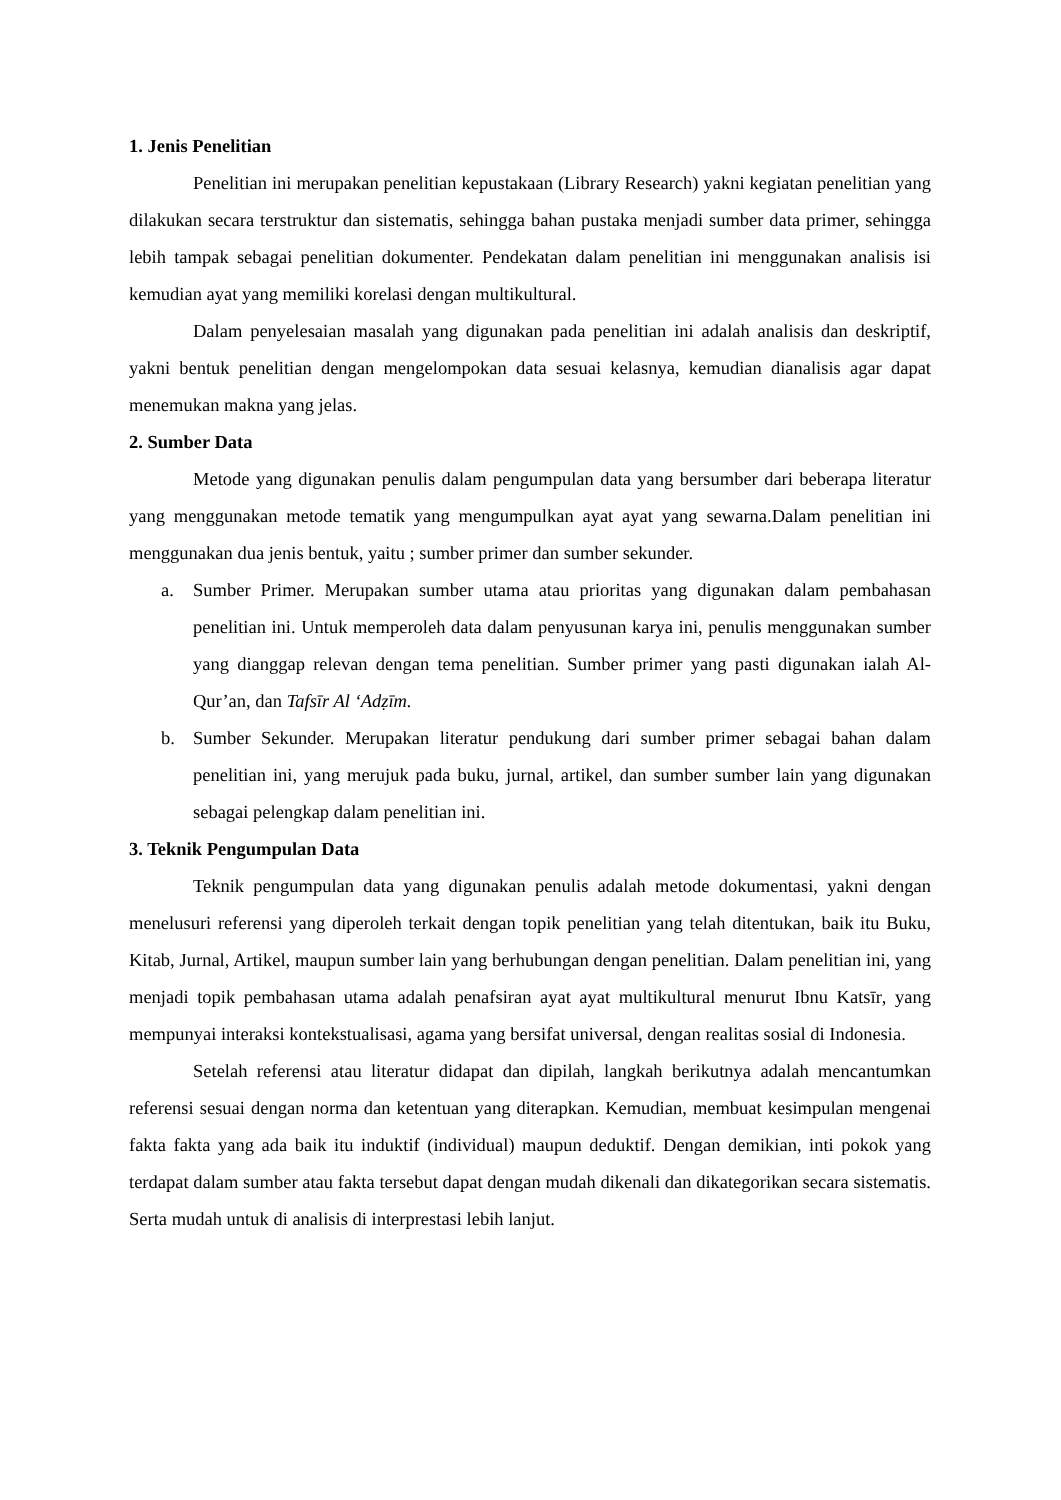1. Jenis Penelitian
Penelitian ini merupakan penelitian kepustakaan (Library Research) yakni kegiatan penelitian yang dilakukan secara terstruktur dan sistematis, sehingga bahan pustaka menjadi sumber data primer, sehingga lebih tampak sebagai penelitian dokumenter. Pendekatan dalam penelitian ini menggunakan analisis isi kemudian ayat yang memiliki korelasi dengan multikultural.
Dalam penyelesaian masalah yang digunakan pada penelitian ini adalah analisis dan deskriptif, yakni bentuk penelitian dengan mengelompokan data sesuai kelasnya, kemudian dianalisis agar dapat menemukan makna yang jelas.
2. Sumber Data
Metode yang digunakan penulis dalam pengumpulan data yang bersumber dari beberapa literatur yang menggunakan metode tematik yang mengumpulkan ayat ayat yang sewarna.Dalam penelitian ini menggunakan dua jenis bentuk, yaitu ; sumber primer dan sumber sekunder.
a. Sumber Primer. Merupakan sumber utama atau prioritas yang digunakan dalam pembahasan penelitian ini. Untuk memperoleh data dalam penyusunan karya ini, penulis menggunakan sumber yang dianggap relevan dengan tema penelitian. Sumber primer yang pasti digunakan ialah Al-Qur’an, dan Tafsīr Al ‘Adẓīm.
b. Sumber Sekunder. Merupakan literatur pendukung dari sumber primer sebagai bahan dalam penelitian ini, yang merujuk pada buku, jurnal, artikel, dan sumber sumber lain yang digunakan sebagai pelengkap dalam penelitian ini.
3. Teknik Pengumpulan Data
Teknik pengumpulan data yang digunakan penulis adalah metode dokumentasi, yakni dengan menelusuri referensi yang diperoleh terkait dengan topik penelitian yang telah ditentukan, baik itu Buku, Kitab, Jurnal, Artikel, maupun sumber lain yang berhubungan dengan penelitian. Dalam penelitian ini, yang menjadi topik pembahasan utama adalah penafsiran ayat ayat multikultural menurut Ibnu Katsīr, yang mempunyai interaksi kontekstualisasi, agama yang bersifat universal, dengan realitas sosial di Indonesia.
Setelah referensi atau literatur didapat dan dipilah, langkah berikutnya adalah mencantumkan referensi sesuai dengan norma dan ketentuan yang diterapkan. Kemudian, membuat kesimpulan mengenai fakta fakta yang ada baik itu induktif (individual) maupun deduktif. Dengan demikian, inti pokok yang terdapat dalam sumber atau fakta tersebut dapat dengan mudah dikenali dan dikategorikan secara sistematis. Serta mudah untuk di analisis di interprestasi lebih lanjut.